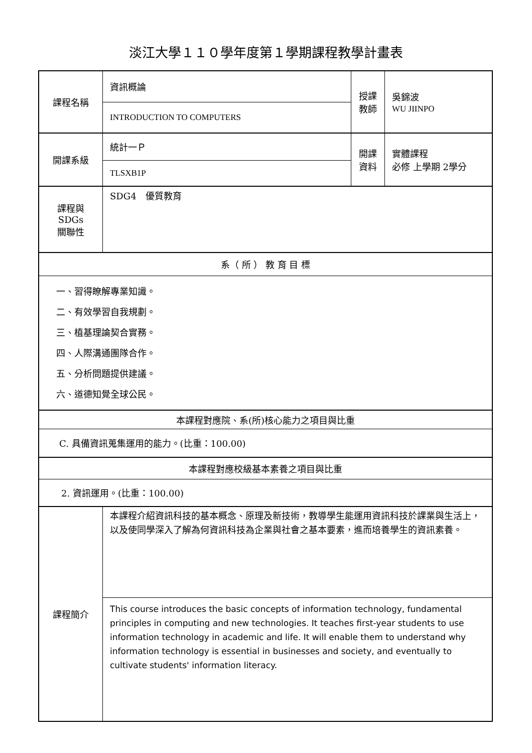淡江大學１１０學年度第１學期課程教學計畫表
| 課程名稱 | 資訊概論 | 授課 教師 | 吳錦波 WU JIINPO |
| | INTRODUCTION TO COMPUTERS | | |
| 開課系級 | 統計一Ｐ | 開課 資料 | 實體課程 必修 上學期 2學分 |
| | TLSXB1P | | |
| 課程與SDGs 關聯性 | SDG4 優質教育 | | |
| 系（ 所 ） 教 育 目 標 | | | |
| 一、習得瞭解專業知識。 二、有效學習自我規劃。 三、植基理論契合實務。 四、人際溝通團隊合作。 五、分析問題提供建議。 六、道德知覺全球公民。 | | | |
| 本課程對應院、系(所)核心能力之項目與比重 | | | |
| C. 具備資訊蒐集運用的能力。(比重：100.00) | | | |
| 本課程對應校級基本素養之項目與比重 | | | |
| 2. 資訊運用。(比重：100.00) | | | |
| 課程簡介 | 本課程介紹資訊科技的基本概念、原理及新技術，教導學生能運用資訊科技於課業與生活上，以及使同學深入了解為何資訊科技為企業與社會之基本要素，進而培養學生的資訊素養。 | | |
| | This course introduces the basic concepts of information technology, fundamental principles in computing and new technologies. It teaches first-year students to use information technology in academic and life. It will enable them to understand why information technology is essential in businesses and society, and eventually to cultivate students' information literacy. | | |